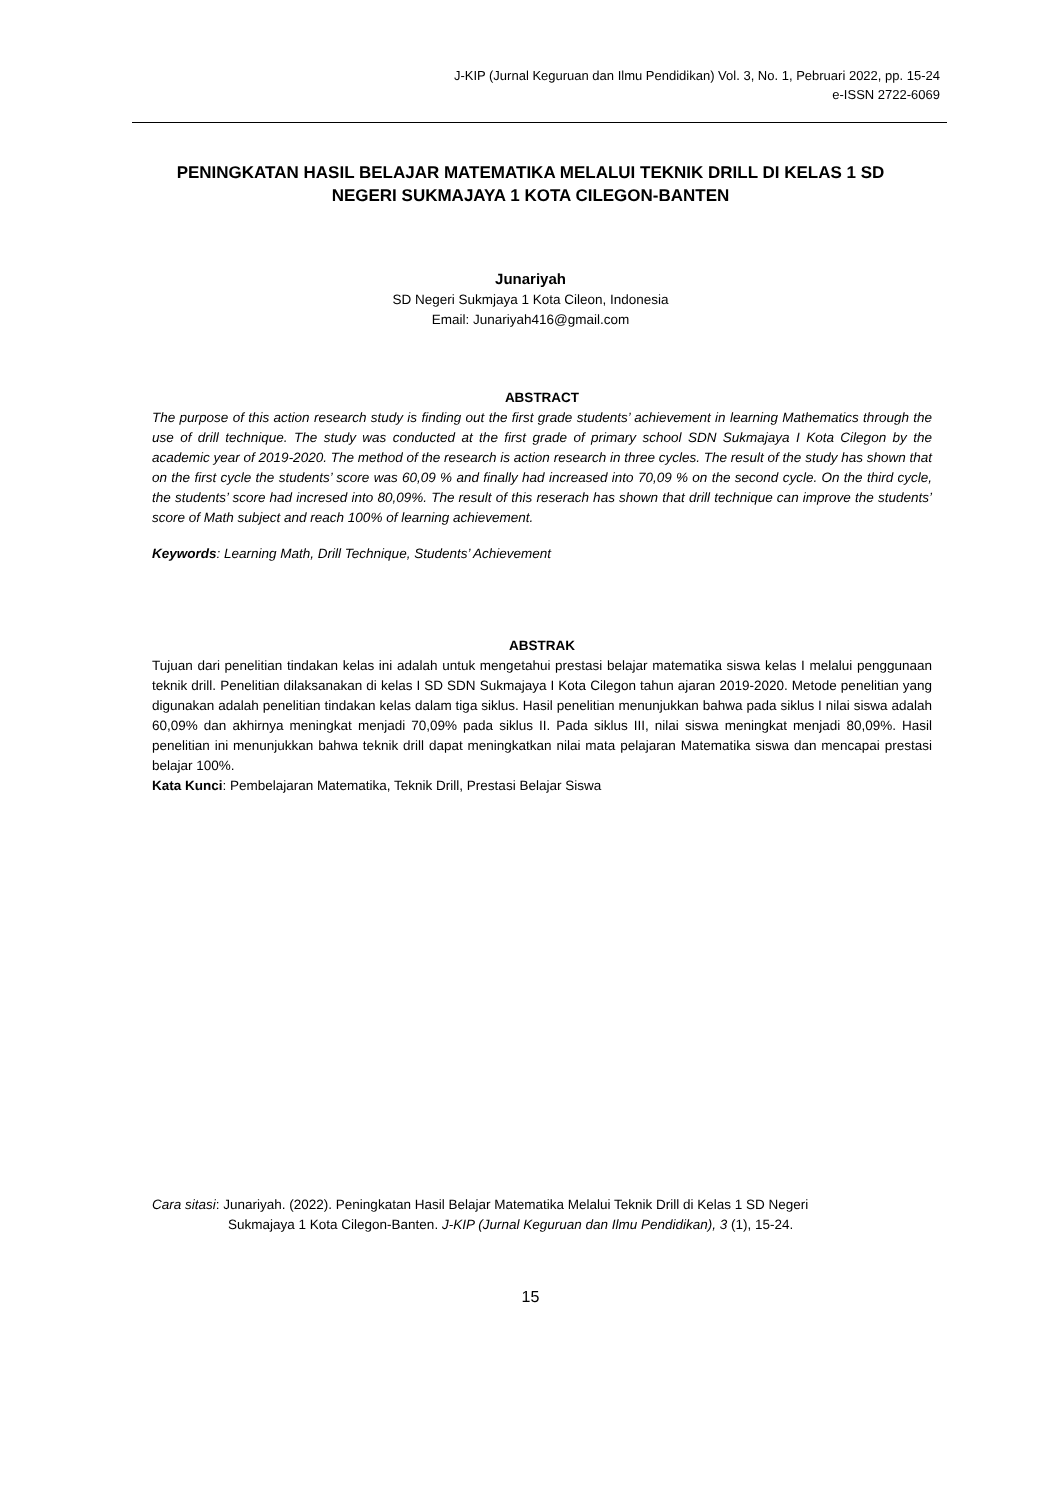J-KIP (Jurnal Keguruan dan Ilmu Pendidikan) Vol. 3, No. 1, Pebruari 2022, pp. 15-24
e-ISSN 2722-6069
PENINGKATAN HASIL BELAJAR MATEMATIKA MELALUI TEKNIK DRILL DI KELAS 1 SD NEGERI SUKMAJAYA 1 KOTA CILEGON-BANTEN
Junariyah
SD Negeri Sukmjaya 1 Kota Cileon, Indonesia
Email: Junariyah416@gmail.com
ABSTRACT
The purpose of this action research study is finding out the first grade students’ achievement in learning Mathematics through the use of drill technique. The study was conducted at the first grade of primary school SDN Sukmajaya I Kota Cilegon by the academic year of 2019-2020. The method of the research is action research in three cycles. The result of the study has shown that on the first cycle the students’ score was 60,09 % and finally had increased into 70,09 % on the second cycle. On the third cycle, the students’ score had incresed into 80,09%. The result of this reserach has shown that drill technique can improve the students’ score of Math subject and reach 100% of learning achievement.
Keywords: Learning Math, Drill Technique, Students’ Achievement
ABSTRAK
Tujuan dari penelitian tindakan kelas ini adalah untuk mengetahui prestasi belajar matematika siswa kelas I melalui penggunaan teknik drill. Penelitian dilaksanakan di kelas I SD SDN Sukmajaya I Kota Cilegon tahun ajaran 2019-2020. Metode penelitian yang digunakan adalah penelitian tindakan kelas dalam tiga siklus. Hasil penelitian menunjukkan bahwa pada siklus I nilai siswa adalah 60,09% dan akhirnya meningkat menjadi 70,09% pada siklus II. Pada siklus III, nilai siswa meningkat menjadi 80,09%. Hasil penelitian ini menunjukkan bahwa teknik drill dapat meningkatkan nilai mata pelajaran Matematika siswa dan mencapai prestasi belajar 100%.
Kata Kunci: Pembelajaran Matematika, Teknik Drill, Prestasi Belajar Siswa
Cara sitasi: Junariyah. (2022). Peningkatan Hasil Belajar Matematika Melalui Teknik Drill di Kelas 1 SD Negeri
Sukmajaya 1 Kota Cilegon-Banten. J-KIP (Jurnal Keguruan dan Ilmu Pendidikan), 3 (1), 15-24.
15